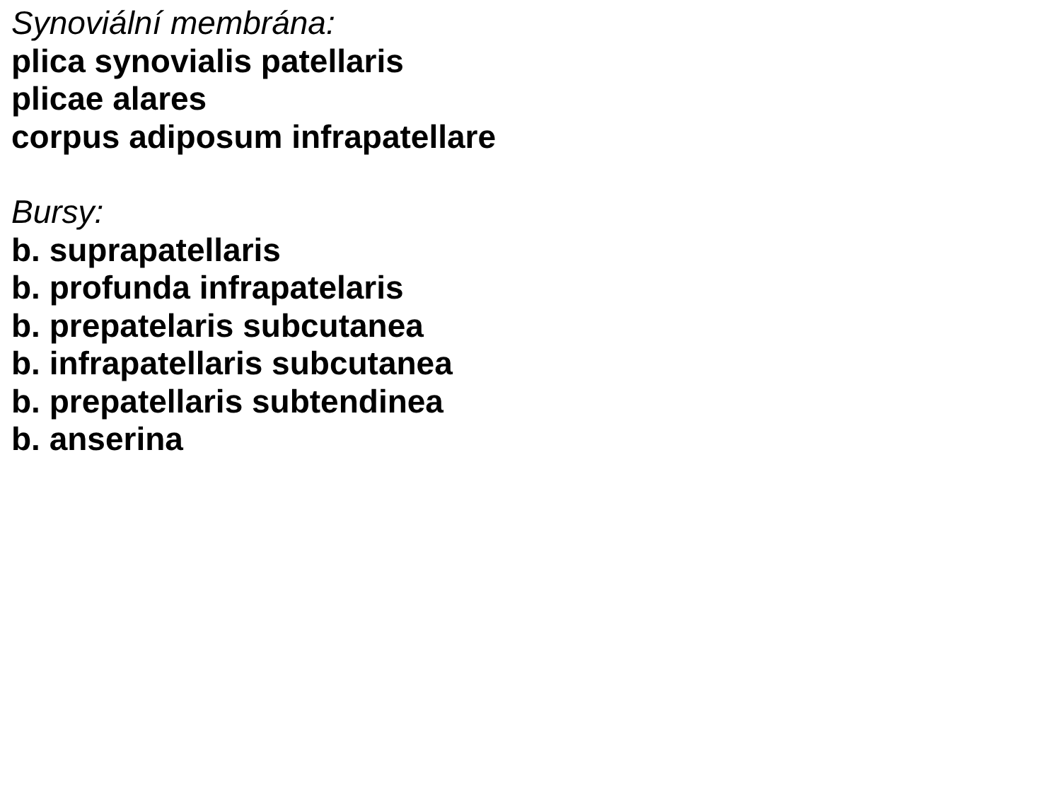Synoviální membrána:
plica synovialis patellaris
plicae alares
corpus adiposum infrapatellare
Bursy:
b. suprapatellaris
b. profunda infrapatelaris
b. prepatelaris subcutanea
b. infrapatellaris subcutanea
b. prepatellaris subtendinea
b. anserina